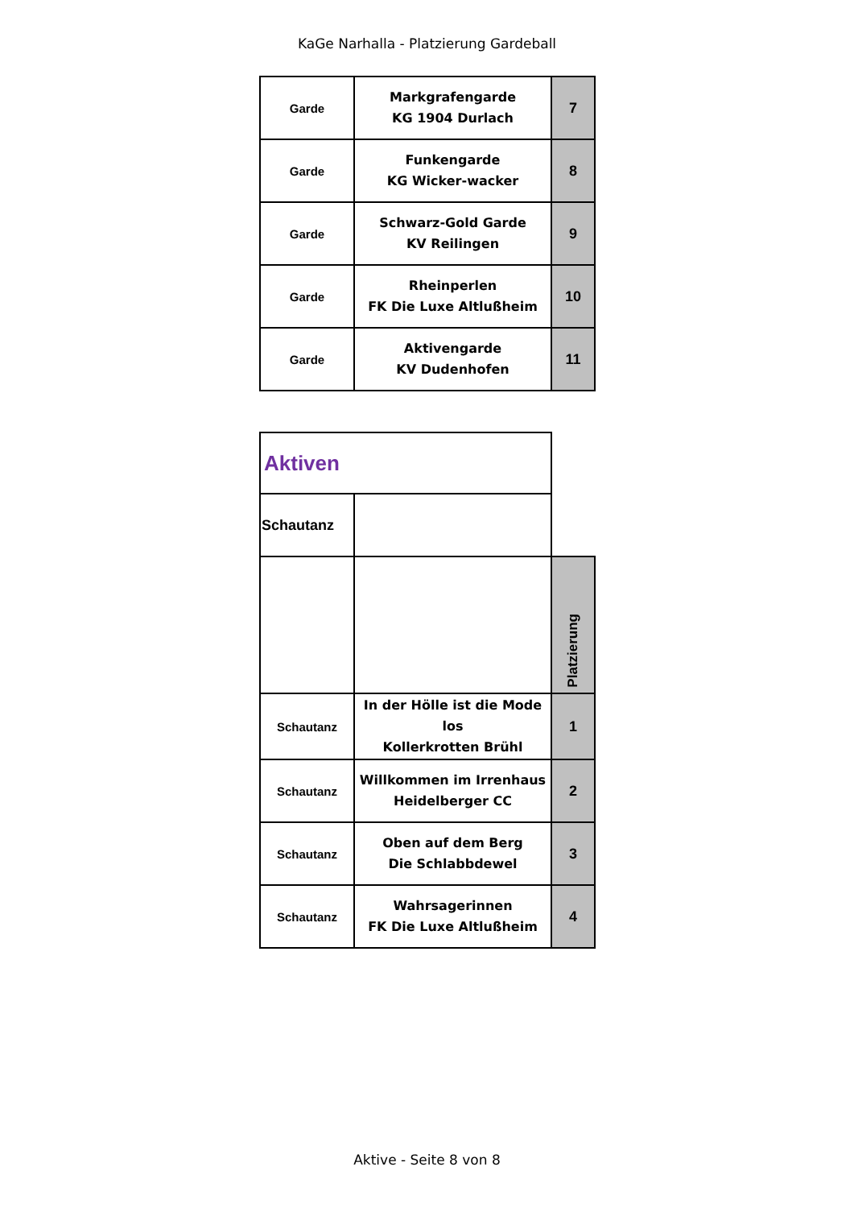KaGe Narhalla - Platzierung Gardeball
| Garde | Markgrafengarde KG 1904 Durlach | 7 |
| Garde | Funkengarde KG Wicker-wacker | 8 |
| Garde | Schwarz-Gold Garde KV Reilingen | 9 |
| Garde | Rheinperlen FK Die Luxe Altlußheim | 10 |
| Garde | Aktivengarde KV Dudenhofen | 11 |
| Aktiven | | |
| Schautanz | | |
| | | Platzierung |
| Schautanz | In der Hölle ist die Mode los Kollerkrotten Brühl | 1 |
| Schautanz | Willkommen im Irrenhaus Heidelberger CC | 2 |
| Schautanz | Oben auf dem Berg Die Schlabbdewel | 3 |
| Schautanz | Wahrsagerinnen FK Die Luxe Altlußheim | 4 |
Aktive - Seite 8 von 8